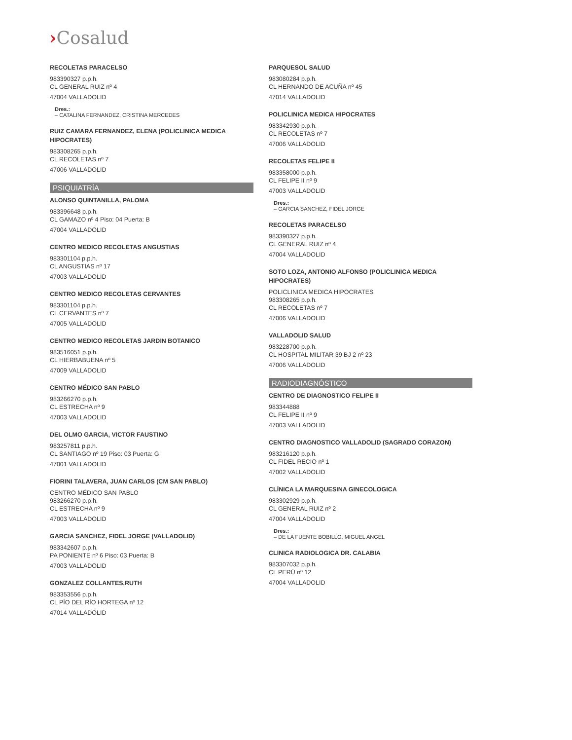›Cosalud
RECOLETAS PARACELSO
983390327 p.p.h.
CL GENERAL RUIZ nº 4
47004 VALLADOLID
Dres.:
– CATALINA FERNANDEZ, CRISTINA MERCEDES
RUIZ CAMARA FERNANDEZ, ELENA (POLICLINICA MEDICA HIPOCRATES)
983308265 p.p.h.
CL RECOLETAS nº 7
47006 VALLADOLID
PSIQUIATRÍA
ALONSO QUINTANILLA, PALOMA
983396648 p.p.h.
CL GAMAZO nº 4 Piso: 04 Puerta: B
47004 VALLADOLID
CENTRO MEDICO RECOLETAS ANGUSTIAS
983301104 p.p.h.
CL ANGUSTIAS nº 17
47003 VALLADOLID
CENTRO MEDICO RECOLETAS CERVANTES
983301104 p.p.h.
CL CERVANTES nº 7
47005 VALLADOLID
CENTRO MEDICO RECOLETAS JARDIN BOTANICO
983516051 p.p.h.
CL HIERBABUENA nº 5
47009 VALLADOLID
CENTRO MÉDICO SAN PABLO
983266270 p.p.h.
CL ESTRECHA nº 9
47003 VALLADOLID
DEL OLMO GARCIA, VICTOR FAUSTINO
983257811 p.p.h.
CL SANTIAGO nº 19 Piso: 03 Puerta: G
47001 VALLADOLID
FIORINI TALAVERA, JUAN CARLOS (CM SAN PABLO)
CENTRO MÉDICO SAN PABLO
983266270 p.p.h.
CL ESTRECHA nº 9
47003 VALLADOLID
GARCIA SANCHEZ, FIDEL JORGE (VALLADOLID)
983342607 p.p.h.
PA PONIENTE nº 6 Piso: 03 Puerta: B
47003 VALLADOLID
GONZALEZ COLLANTES,RUTH
983353556 p.p.h.
CL PÍO DEL RÍO HORTEGA nº 12
47014 VALLADOLID
PARQUESOL SALUD
983080284 p.p.h.
CL HERNANDO DE ACUÑA nº 45
47014 VALLADOLID
POLICLINICA MEDICA HIPOCRATES
983342930 p.p.h.
CL RECOLETAS nº 7
47006 VALLADOLID
RECOLETAS FELIPE II
983358000 p.p.h.
CL FELIPE II nº 9
47003 VALLADOLID
Dres.:
– GARCIA SANCHEZ, FIDEL JORGE
RECOLETAS PARACELSO
983390327 p.p.h.
CL GENERAL RUIZ nº 4
47004 VALLADOLID
SOTO LOZA, ANTONIO ALFONSO (POLICLINICA MEDICA HIPOCRATES)
POLICLINICA MEDICA HIPOCRATES
983308265 p.p.h.
CL RECOLETAS nº 7
47006 VALLADOLID
VALLADOLID SALUD
983228700 p.p.h.
CL HOSPITAL MILITAR 39 BJ 2 nº 23
47006 VALLADOLID
RADIODIAGNÓSTICO
CENTRO DE DIAGNOSTICO FELIPE II
983344888
CL FELIPE II nº 9
47003 VALLADOLID
CENTRO DIAGNOSTICO VALLADOLID (SAGRADO CORAZON)
983216120 p.p.h.
CL FIDEL RECIO nº 1
47002 VALLADOLID
CLÍNICA LA MARQUESINA GINECOLOGICA
983302929 p.p.h.
CL GENERAL RUIZ nº 2
47004 VALLADOLID
Dres.:
– DE LA FUENTE BOBILLO, MIGUEL ANGEL
CLINICA RADIOLOGICA DR. CALABIA
983307032 p.p.h.
CL PERÚ nº 12
47004 VALLADOLID